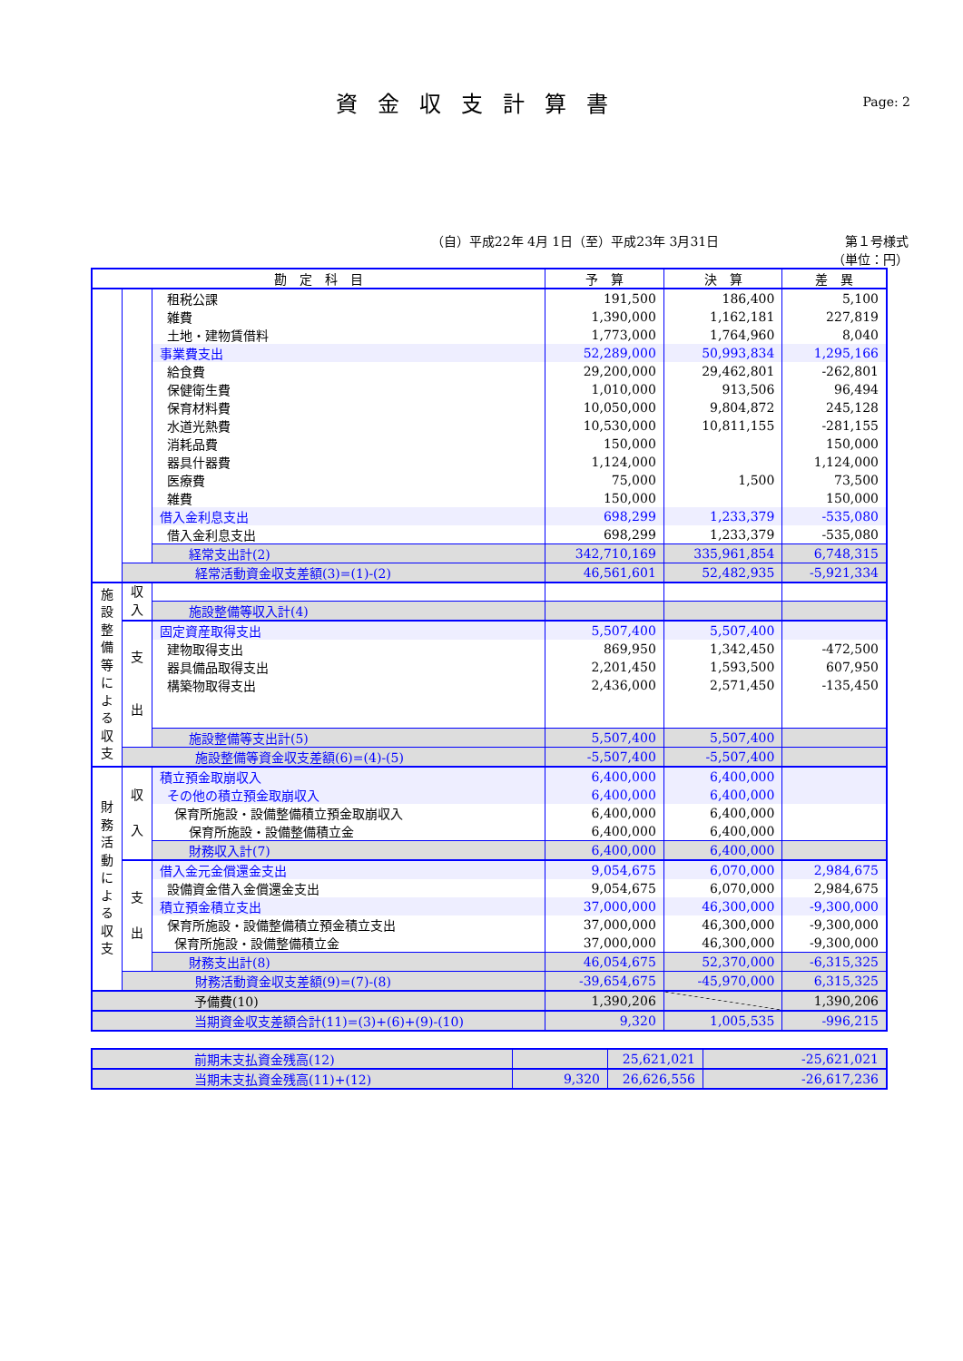資金収支計算書
Page: 2
（自）平成22年 4月 1日（至）平成23年 3月31日
第１号様式
（単位：円）
| 勘 定 科 目 | | | 予 算 | 決 算 | 差 異 |
| --- | --- | --- | --- | --- | --- |
| | | 租税公課 | 191,500 | 186,400 | 5,100 |
| | | 雑費 | 1,390,000 | 1,162,181 | 227,819 |
| | | 土地・建物賃借料 | 1,773,000 | 1,764,960 | 8,040 |
| | | 事業費支出 | 52,289,000 | 50,993,834 | 1,295,166 |
| | | 給食費 | 29,200,000 | 29,462,801 | -262,801 |
| | | 保健衛生費 | 1,010,000 | 913,506 | 96,494 |
| | | 保育材料費 | 10,050,000 | 9,804,872 | 245,128 |
| | | 水道光熱費 | 10,530,000 | 10,811,155 | -281,155 |
| | | 消耗品費 | 150,000 | | 150,000 |
| | | 器具什器費 | 1,124,000 | | 1,124,000 |
| | | 医療費 | 75,000 | 1,500 | 73,500 |
| | | 雑費 | 150,000 | | 150,000 |
| | | 借入金利息支出 | 698,299 | 1,233,379 | -535,080 |
| | | 借入金利息支出 | 698,299 | 1,233,379 | -535,080 |
| | | 経常支出計(2) | 342,710,169 | 335,961,854 | 6,748,315 |
| | 経常活動資金収支差額(3)=(1)-(2) | | 46,561,601 | 52,482,935 | -5,921,334 |
| 施 設 整 備 等 に よ る 収 支 | 収 入 | | | | |
| | | 施設整備等収入計(4) | | | |
| | 支 出 | 固定資産取得支出 | 5,507,400 | 5,507,400 | |
| | | 建物取得支出 | 869,950 | 1,342,450 | -472,500 |
| | | 器具備品取得支出 | 2,201,450 | 1,593,500 | 607,950 |
| | | 構築物取得支出 | 2,436,000 | 2,571,450 | -135,450 |
| | | 施設整備等支出計(5) | 5,507,400 | 5,507,400 | |
| | 施設整備等資金収支差額(6)=(4)-(5) | | -5,507,400 | -5,507,400 | |
| 財 務 活 動 に よ る 収 支 | 収 入 | 積立預金取崩収入 | 6,400,000 | 6,400,000 | |
| | | その他の積立預金取崩収入 | 6,400,000 | 6,400,000 | |
| | | 保育所施設・設備整備積立預金取崩収入 | 6,400,000 | 6,400,000 | |
| | | 保育所施設・設備整備積立金 | 6,400,000 | 6,400,000 | |
| | | 財務収入計(7) | 6,400,000 | 6,400,000 | |
| | 支 出 | 借入金元金償還金支出 | 9,054,675 | 6,070,000 | 2,984,675 |
| | | 設備資金借入金償還金支出 | 9,054,675 | 6,070,000 | 2,984,675 |
| | | 積立預金積立支出 | 37,000,000 | 46,300,000 | -9,300,000 |
| | | 保育所施設・設備整備積立預金積立支出 | 37,000,000 | 46,300,000 | -9,300,000 |
| | | 保育所施設・設備整備積立金 | 37,000,000 | 46,300,000 | -9,300,000 |
| | | 財務支出計(8) | 46,054,675 | 52,370,000 | -6,315,325 |
| | 財務活動資金収支差額(9)=(7)-(8) | | -39,654,675 | -45,970,000 | 6,315,325 |
| 予備費(10) | | | 1,390,206 | | 1,390,206 |
| 当期資金収支差額合計(11)=(3)+(6)+(9)-(10) | | | 9,320 | 1,005,535 | -996,215 |
| 前期末支払資金残高(12) | | 25,621,021 | -25,621,021 |
| 当期末支払資金残高(11)+(12) | 9,320 | 26,626,556 | -26,617,236 |